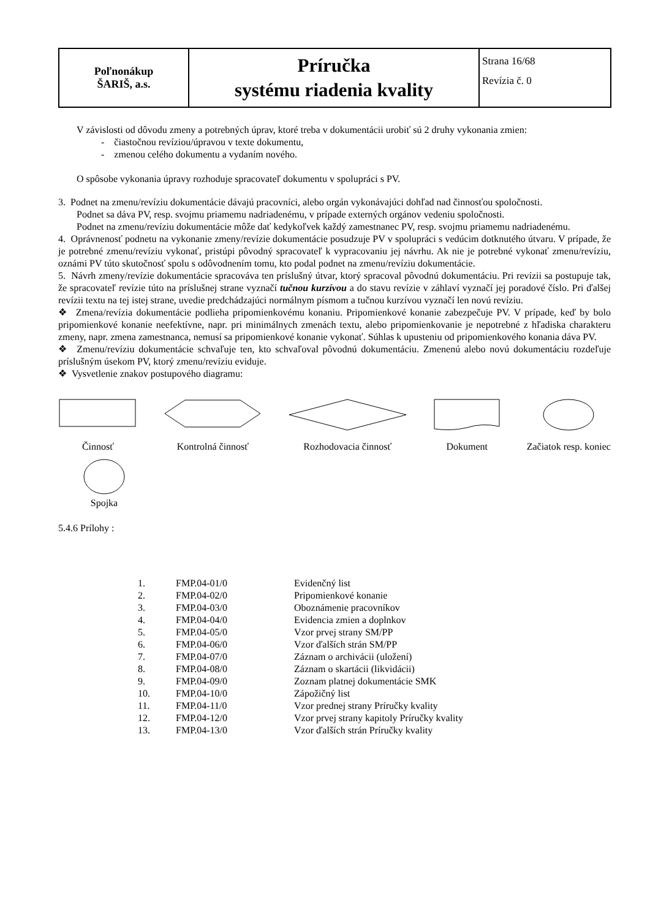| Poľnonákup ŠARIŠ, a.s. | Príručka systému riadenia kvality | Strana 16/68 Revízia č. 0 |
V závislosti od dôvodu zmeny a potrebných úprav, ktoré treba v dokumentácii urobiť sú 2 druhy vykonania zmien:
- čiastočnou revíziou/úpravou v texte dokumentu,
- zmenou celého dokumentu a vydaním nového.
O spôsobe vykonania úpravy rozhoduje spracovateľ dokumentu v spolupráci s PV.
3. Podnet na zmenu/revíziu dokumentácie dávajú pracovníci, alebo orgán vykonávajúci dohľad nad činnosťou spoločnosti.
Podnet sa dáva PV, resp. svojmu priamemu nadriadenému, v prípade externých orgánov vedeniu spoločnosti.
Podnet na zmenu/revíziu dokumentácie môže dať kedykoľvek každý zamestnanec PV, resp. svojmu priamemu nadriadenému.
4. Oprávnenosť podnetu na vykonanie zmeny/revízie dokumentácie posudzuje PV v spolupráci s vedúcim dotknutého útvaru. V prípade, že je potrebné zmenu/revíziu vykonať, pristúpi pôvodný spracovateľ k vypracovaniu jej návrhu. Ak nie je potrebné vykonať zmenu/revíziu, oznámi PV túto skutočnosť spolu s odôvodnením tomu, kto podal podnet na zmenu/revíziu dokumentácie.
5. Návrh zmeny/revízie dokumentácie spracováva ten príslušný útvar, ktorý spracoval pôvodnú dokumentáciu. Pri revízii sa postupuje tak, že spracovateľ revízie túto na príslušnej strane vyznačí tučnou kurzívou a do stavu revízie v záhlaví vyznačí jej poradové číslo. Pri ďalšej revízii textu na tej istej strane, uvedie predchádzajúci normálnym písmom a tučnou kurzívou vyznačí len novú revíziu.
❖ Zmena/revízia dokumentácie podlieha pripomienkovému konaniu. Pripomienkové konanie zabezpečuje PV. V prípade, keď by bolo pripomienkové konanie neefektívne, napr. pri minimálnych zmenách textu, alebo pripomienkovanie je nepotrebné z hľadiska charakteru zmeny, napr. zmena zamestnanca, nemusí sa pripomienkové konanie vykonať. Súhlas k upusteniu od pripomienkového konania dáva PV.
❖ Zmenu/revíziu dokumentácie schvaľuje ten, kto schvaľoval pôvodnú dokumentáciu. Zmenenú alebo novú dokumentáciu rozdeľuje príslušným úsekom PV, ktorý zmenu/revíziu eviduje.
❖ Vysvetlenie znakov postupového diagramu:
Činnosť Kontrolná činnosť
Rozhodovacia činnosť Dokument Začiatok resp. koniec
Spojka
5.4.6 Prílohy :
| 1. | FMP.04-01/0 | Evidenčný list |
| 2. | FMP.04-02/0 | Pripomienkové konanie |
| 3. | FMP.04-03/0 | Oboznámenie pracovníkov |
| 4. | FMP.04-04/0 | Evidencia zmien a doplnkov |
| 5. | FMP.04-05/0 | Vzor prvej strany SM/PP |
| 6. | FMP.04-06/0 | Vzor ďalších strán SM/PP |
| 7. | FMP.04-07/0 | Záznam o archivácii (uložení) |
| 8. | FMP.04-08/0 | Záznam o skartácii (likvidácii) |
| 9. | FMP.04-09/0 | Zoznam platnej dokumentácie SMK |
| 10. | FMP.04-10/0 | Zápožičný list |
| 11. | FMP.04-11/0 | Vzor prednej strany Príručky kvality |
| 12. | FMP.04-12/0 | Vzor prvej strany kapitoly Príručky kvality |
| 13. | FMP.04-13/0 | Vzor ďalších strán Príručky kvality |